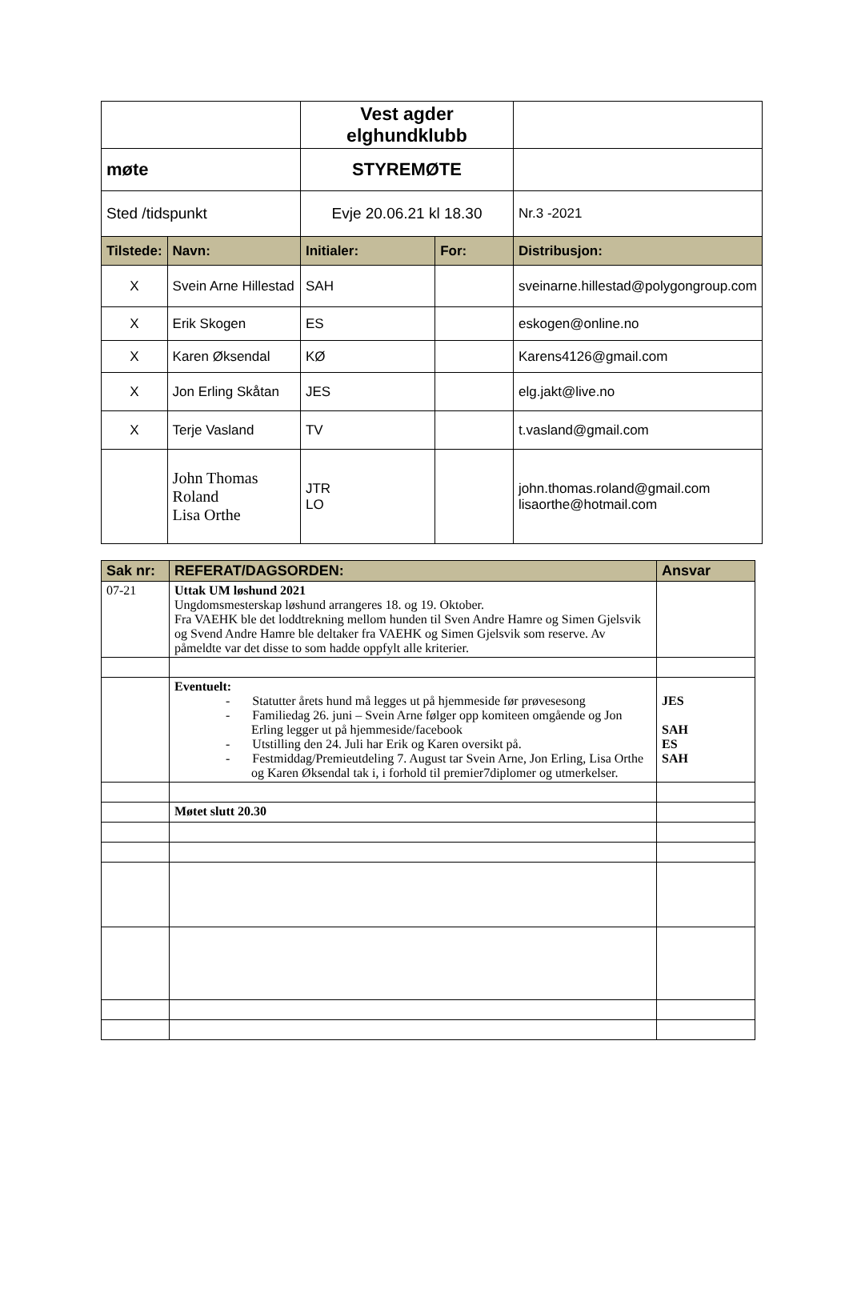| | | Vest agder elghundklubb | | | |
| møte | | STYREMØTE | | | |
| Sted /tidspunkt | | Evje 20.06.21 kl 18.30 | | | Nr.3 -2021 |
| Tilstede: | Navn: | Initialer: | For: | Distribusjon: | |
| X | Svein Arne Hillestad | SAH | | sveinarne.hillestad@polygongroup.com | |
| X | Erik Skogen | ES | | eskogen@online.no | |
| X | Karen Øksendal | KØ | | Karens4126@gmail.com | |
| X | Jon Erling Skåtan | JES | | elg.jakt@live.no | |
| X | Terje Vasland | TV | | t.vasland@gmail.com | |
| | John Thomas Roland Lisa Orthe | JTR LO | | john.thomas.roland@gmail.com lisaorthe@hotmail.com | |
| Sak nr: | REFERAT/DAGSORDEN: | Ansvar |
| 07-21 | Uttak UM løshund 2021 Ungdomsmesterskap løshund arrangeres 18. og 19. Oktober. Fra VAEHK ble det loddtrekning mellom hunden til Sven Andre Hamre og Simen Gjelsvik og Svend Andre Hamre ble deltaker fra VAEHK og Simen Gjelsvik som reserve. Av påmeldte var det disse to som hadde oppfylt alle kriterier. | |
| | Eventuelt: - Statutter årets hund må legges ut på hjemmeside før prøvesesong - Familiedag 26. juni – Svein Arne følger opp komiteen omgående og Jon Erling legger ut på hjemmeside/facebook - Utstilling den 24. Juli har Erik og Karen oversikt på. - Festmiddag/Premieutdeling 7. August tar Svein Arne, Jon Erling, Lisa Orthe og Karen Øksendal tak i, i forhold til premier7diplomer og utmerkelser. | JES SAH ES SAH |
| | Møtet slutt 20.30 | |